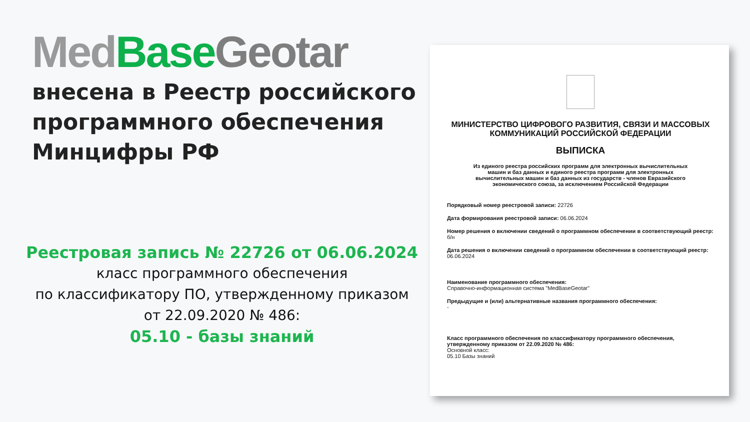Med Base Geotar
внесена в Реестр российского программного обеспечения Минцифры РФ
Реестровая запись № 22726 от 06.06.2024
класс программного обеспечения
по классификатору ПО, утвержденному приказом
от 22.09.2020 № 486:
05.10 - базы знаний
МИНИСТЕРСТВО ЦИФРОВОГО РАЗВИТИЯ, СВЯЗИ И МАССОВЫХ КОММУНИКАЦИЙ РОССИЙСКОЙ ФЕДЕРАЦИИ
ВЫПИСКА
Из единого реестра российских программ для электронных вычислительных машин и баз данных и единого реестра программ для электронных вычислительных машин и баз данных из государств - членов Евразийского экономического союза, за исключением Российской Федерации
Порядковый номер реестровой записи: 22726
Дата формирования реестровой записи: 06.06.2024
Номер решения о включении сведений о программном обеспечении в соответствующий реестр: б/н
Дата решения о включении сведений о программном обеспечении в соответствующий реестр: 06.06.2024
Наименование программного обеспечения:
Справочно-информационная система "MedBaseGeotar"
Предыдущие и (или) альтернативные названия программного обеспечения:
-
Класс программного обеспечения по классификатору программного обеспечения, утвержденному приказом от 22.09.2020 № 486:
Основной класс:
05.10 Базы знаний